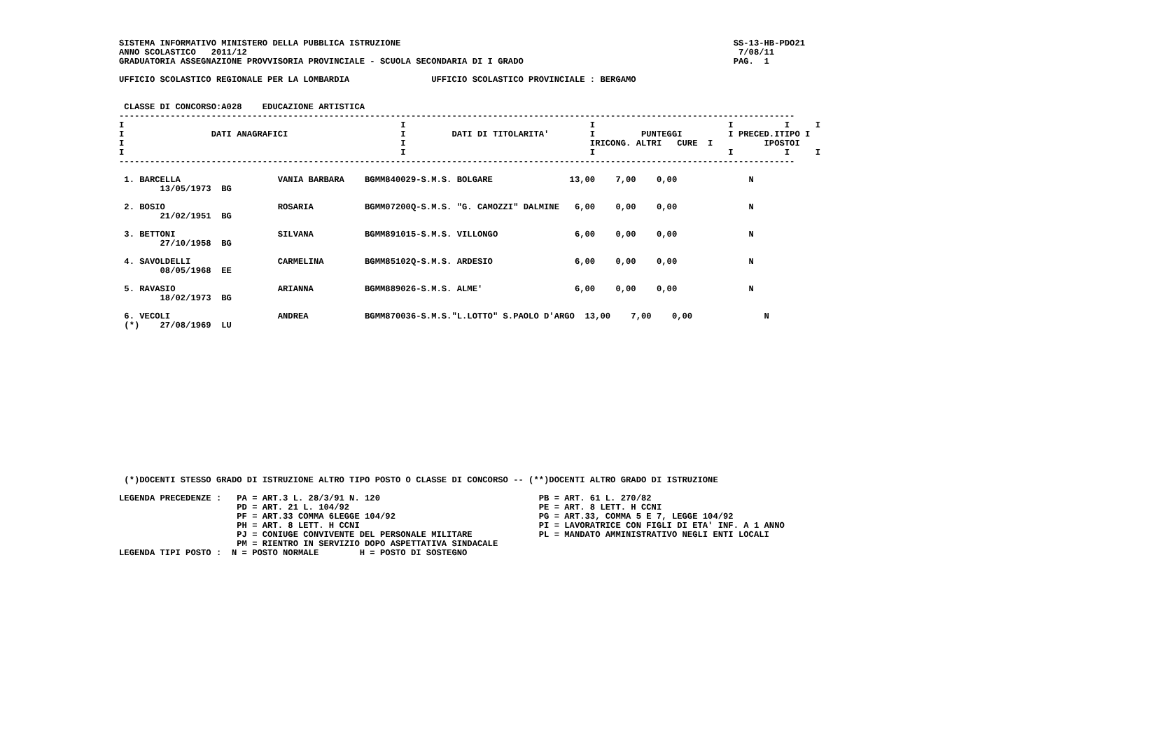SISTEMA INFORMATIVO MINISTERO DELLA PUBBLICA ISTRUZIONE                                                                 SS-13-HB-PDO21
ANNO SCOLASTICO   2011/12                                                                                                7/08/11
GRADUATORIA ASSEGNAZIONE PROVVISORIA PROVINCIALE - SCUOLA SECONDARIA DI I GRADO                                         PAG.  1

UFFICIO SCOLASTICO REGIONALE PER LA LOMBARDIA                UFFICIO SCOLASTICO PROVINCIALE : BERGAMO


 CLASSE DI CONCORSO:A028    EDUCAZIONE ARTISTICA
------------------------------------------------------------------------------------------------------------------------------------
I                                                      I                                    I                          I          I     I
I                 DATI ANAGRAFICI                      I         DATI DI TITOLARITA'        I         PUNTEGGI         I PRECED.ITIPO I
I                                                      I                                    IRICONG. ALTRI   CURE  I          IPOSTOI
I                                                      I                                    I                          I          I     I
------------------------------------------------------------------------------------------------------------------------------------

 1. BARCELLA                   VANIA BARBARA    BGMM840029-S.M.S. BOLGARE               13,00    7,00    0,00              N
        13/05/1973  BG

 2. BOSIO                      ROSARIA          BGMM07200Q-S.M.S. "G. CAMOZZI" DALMINE   6,00    0,00    0,00              N
        21/02/1951  BG

 3. BETTONI                    SILVANA          BGMM891015-S.M.S. VILLONGO               6,00    0,00    0,00              N
        27/10/1958  BG

 4. SAVOLDELLI                 CARMELINA        BGMM85102Q-S.M.S. ARDESIO                6,00    0,00    0,00              N
        08/05/1968  EE

 5. RAVASIO                    ARIANNA          BGMM889026-S.M.S. ALME'                  6,00    0,00    0,00              N
        18/02/1973  BG

 6. VECOLI                     ANDREA           BGMM870036-S.M.S."L.LOTTO" S.PAOLO D'ARGO  13,00    7,00    0,00              N
 (*)    27/08/1969  LU
















 (*)DOCENTI STESSO GRADO DI ISTRUZIONE ALTRO TIPO POSTO O CLASSE DI CONCORSO -- (**)DOCENTI ALTRO GRADO DI ISTRUZIONE

LEGENDA PRECEDENZE :   PA = ART.3 L. 28/3/91 N. 120                               PB = ART. 61 L. 270/82
                       PD = ART. 21 L. 104/92                                     PE = ART. 8 LETT. H CCNI
                       PF = ART.33 COMMA 6LEGGE 104/92                            PG = ART.33, COMMA 5 E 7, LEGGE 104/92
                       PH = ART. 8 LETT. H CCNI                                   PI = LAVORATRICE CON FIGLI DI ETA' INF. A 1 ANNO
                       PJ = CONIUGE CONVIVENTE DEL PERSONALE MILITARE             PL = MANDATO AMMINISTRATIVO NEGLI ENTI LOCALI
                       PM = RIENTRO IN SERVIZIO DOPO ASPETTATIVA SINDACALE
LEGENDA TIPI POSTO :  N = POSTO NORMALE        H = POSTO DI SOSTEGNO